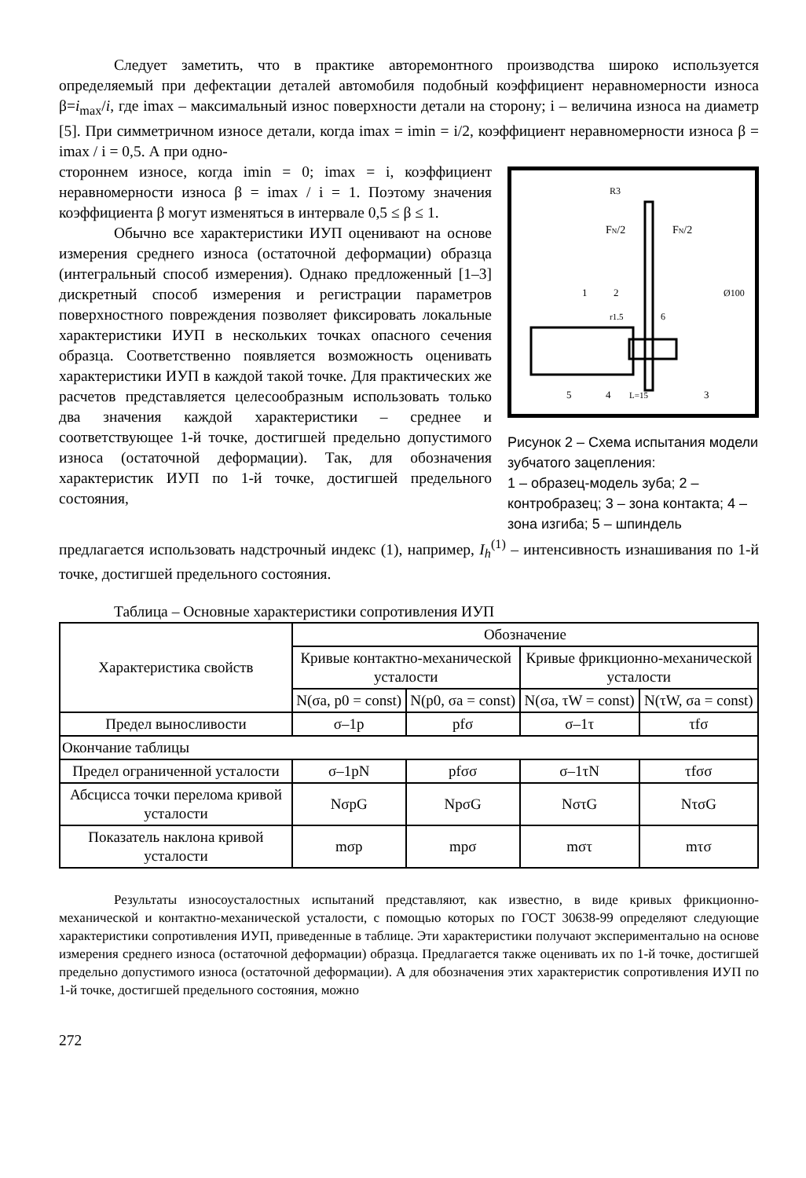Следует заметить, что в практике авторемонтного производства широко используется определяемый при дефектации деталей автомобиля подобный коэффициент неравномерности износа β=i<sub>max</sub>/i, где imax – максимальный износ поверхности детали на сторону; i – величина износа на диаметр [5]. При симметричном износе детали, когда imax = imin = i/2, коэффициент неравномерности износа β = imax / i = 0,5. А при одно-
стороннем износе, когда imin = 0; imax = i, коэффициент неравномерности износа β = imax / i = 1. Поэтому значения коэффициента β могут изменяться в интервале 0,5 ≤ β ≤ 1.
Обычно все характеристики ИУП оценивают на основе измерения среднего износа (остаточной деформации) образца (интегральный способ измерения). Однако предложенный [1–3] дискретный способ измерения и регистрации параметров поверхностного повреждения позволяет фиксировать локальные характеристики ИУП в нескольких точках опасного сечения образца. Соответственно появляется возможность оценивать характеристики ИУП в каждой такой точке. Для практических же расчетов представляется целесообразным использовать только два значения каждой характеристики – среднее и соответствующее 1-й точке, достигшей предельно допустимого износа (остаточной деформации). Так, для обозначения характеристик ИУП по 1-й точке, достигшей предельного состояния,
R3
FN/2
FN/2
Ø100
r1.5
6
L=15
5
4
3
1
2
Рисунок 2 – Схема испытания модели зубчатого зацепления:
1 – образец-модель зуба; 2 – контробразец; 3 – зона контакта; 4 – зона изгиба; 5 – шпиндель
предлагается использовать надстрочный индекс (1), например, I<sub>h</sub><sup>(1)</sup> – интенсивность изнашивания по 1-й точке, достигшей предельного состояния.
Таблица – Основные характеристики сопротивления ИУП
| Характеристика свойств | Обозначение | | | |
| --- | --- | --- | --- | --- |
| | Кривые контактно-механической усталости | | Кривые фрикционно-механической усталости | |
| | N(σa, p0 = const) | N(p0, σa = const) | N(σa, τW = const) | N(τW, σa = const) |
| Предел выносливости | σ–1p | pfσ | σ–1τ | τfσ |
| Окончание таблицы | | | | |
| Предел ограниченной усталости | σ–1pN | pfσσ | σ–1τN | τfσσ |
| Абсцисса точки перелома кривой усталости | NσpG | NpσG | NστG | NτσG |
| Показатель наклона кривой усталости | mσp | mpσ | mστ | mτσ |
Результаты износоусталостных испытаний представляют, как известно, в виде кривых фрикционно-механической и контактно-механической усталости, с помощью которых по ГОСТ 30638-99 определяют следующие характеристики сопротивления ИУП, приведенные в таблице. Эти характеристики получают экспериментально на основе измерения среднего износа (остаточной деформации) образца. Предлагается также оценивать их по 1-й точке, достигшей предельно допустимого износа (остаточной деформации). А для обозначения этих характеристик сопротивления ИУП по 1-й точке, достигшей предельного состояния, можно
272